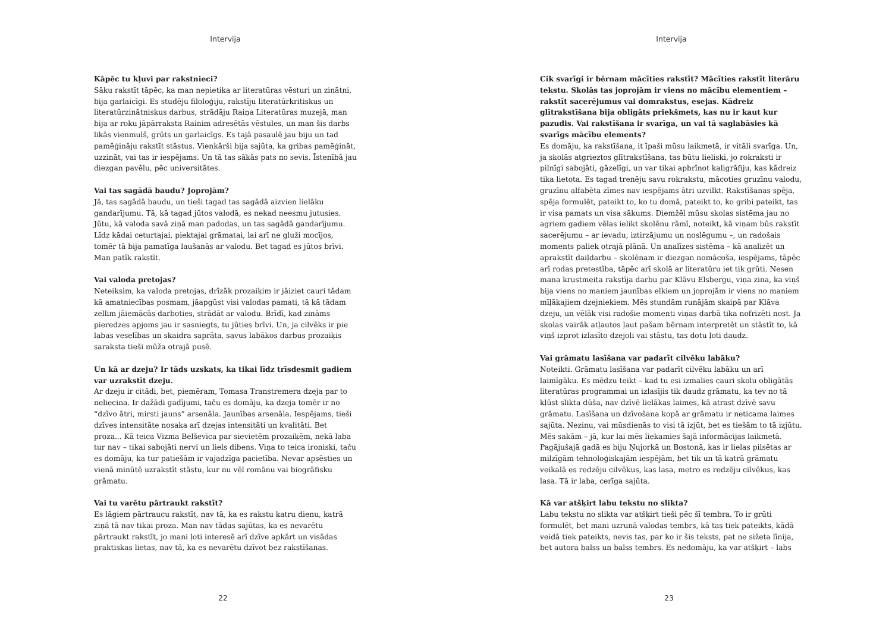Intervija
Kāpēc tu kļuvi par rakstnieci?
Sāku rakstīt tāpēc, ka man nepietika ar literatūras vēsturi un zinātni, bija garlaicīgi. Es studēju filoloģiju, rakstīju literatūrkritiskus un literatūrzinātniskus darbus, strādāju Raiņa Literatūras muzejā, man bija ar roku jāpārraksta Rainim adresētās vēstules, un man šis darbs likās vienmuļš, grūts un garlaicīgs. Es tajā pasaulē jau biju un tad pamēģināju rakstīt stāstus. Vienkārši bija sajūta, ka gribas pamēģināt, uzzināt, vai tas ir iespējams. Un tā tas sākās pats no sevis. Īstenībā jau diezgan pavēlu, pēc universitātes.
Vai tas sagādā baudu? Joprojām?
Jā, tas sagādā baudu, un tieši tagad tas sagādā aizvien lielāku gandarījumu. Tā, kā tagad jūtos valodā, es nekad neesmu jutusies. Jūtu, kā valoda savā ziņā man padodas, un tas sagādā gandarījumu. Līdz kādai ceturtajai, piektajai grāmatai, lai arī ne gluži mocījos, tomēr tā bija pamatīga laušanās ar valodu. Bet tagad es jūtos brīvi. Man patīk rakstīt.
Vai valoda pretojas?
Neteiksim, ka valoda pretojas, drīzāk prozaiķim ir jāiziet cauri tādam kā amatniecības posmam, jāapgūst visi valodas pamati, tā kā tādam zellim jāiemācās darboties, strādāt ar valodu. Brīdī, kad zināms pieredzes apjoms jau ir sasniegts, tu jūties brīvi. Un, ja cilvēks ir pie labas veselības un skaidra saprāta, savus labākos darbus prozaiķis saraksta tieši mūža otrajā pusē.
Un kā ar dzeju? Ir tāds uzskats, ka tikai līdz trīsdesmit gadiem var uzrakstīt dzeju.
Ar dzeju ir citādi, bet, piemēram, Tomasa Transtremera dzeja par to neliecina. Ir dažādi gadījumi, taču es domāju, ka dzeja tomēr ir no “dzīvo ātri, mirsti jauns” arsenāla. Jaunības arsenāla. Iespējams, tieši dzīves intensitāte nosaka arī dzejas intensitāti un kvalitāti. Bet proza... Kā teica Vizma Belševica par sievietēm prozaiķēm, nekā laba tur nav – tikai sabojāti nervi un liels dibens. Viņa to teica ironiski, taču es domāju, ka tur patiešām ir vajadzīga pacietība. Nevar apsēsties un vienā minūtē uzrakstīt stāstu, kur nu vēl romānu vai biogrāfisku grāmatu.
Vai tu varētu pārtraukt rakstīt?
Es lāgiem pārtraucu rakstīt, nav tā, ka es rakstu katru dienu, katrā ziņā tā nav tikai proza. Man nav tādas sajūtas, ka es nevarētu pārtraukt rakstīt, jo mani ļoti interesē arī dzīve apkārt un visādas praktiskas lietas, nav tā, ka es nevarētu dzīvot bez rakstīšanas.
22
Intervija
Cik svarīgi ir bērnam mācīties rakstīt? Mācīties rakstīt literāru tekstu. Skolās tas joprojām ir viens no mācību elementiem – rakstīt sacerējumus vai domrakstus, esejas. Kādreiz glītrakstīšana bija obligāts priekšmets, kas nu ir kaut kur pazudis. Vai rakstīšana ir svarīga, un vai tā saglabāsies kā svarīgs mācību elements?
Es domāju, ka rakstīšana, it īpaši mūsu laikmetā, ir vitāli svarīga. Un, ja skolās atgrieztos glītrakstīšana, tas būtu lieliski, jo rokraksti ir pilnīgi sabojāti, gāzelīgi, un var tikai apbrīnot kaligrāfiju, kas kādreiz tika lietota. Es tagad trenēju savu rokrakstu, mācoties gruzīnu valodu, gruzīnu alfabēta zīmes nav iespējams ātri uzvilkt. Rakstīšanas spēja, spēja formulēt, pateikt to, ko tu domā, pateikt to, ko gribi pateikt, tas ir visa pamats un visa sākums. Diemžēl mūsu skolas sistēma jau no agriem gadiem vēlas ielikt skolēnu rāmī, noteikt, kā viņam būs rakstīt sacerējumu – ar ievadu, iztirzājumu un noslēgumu –, un radošais moments paliek otrajā plānā. Un analīzes sistēma – kā analizēt un aprakstīt daiļdarbu – skolēnam ir diezgan nomācoša, iespējams, tāpēc arī rodas pretestība, tāpēc arī skolā ar literatūru iet tik grūti. Nesen mana krustmeita rakstīja darbu par Klāvu Elsbergu, viņa zina, ka viņš bija viens no maniem jaunības elkiem un joprojām ir viens no maniem mīļākajiem dzejniekiem. Mēs stundām runājām skaipā par Klāva dzeju, un vēlāk visi radošie momenti viņas darbā tika nofrizēti nost. Ja skolas vairāk atļautos ļaut pašam bērnam interpretēt un stāstīt to, kā viņš izprot izlasīto dzejoli vai stāstu, tas dotu ļoti daudz.
Vai grāmatu lasīšana var padarīt cilvēku labāku?
Noteikti. Grāmatu lasīšana var padarīt cilvēku labāku un arī laimīgāku. Es mēdzu teikt – kad tu esi izmalies cauri skolu obligātās literatūras programmai un izlasījis tik daudz grāmatu, ka tev no tā kļūst slikta dūša, nav dzīvē lielākas laimes, kā atrast dzīvē savu grāmatu. Lasīšana un dzīvošana kopā ar grāmatu ir neticama laimes sajūta. Nezinu, vai mūsdienās to visi tā izjūt, bet es tiešām to tā izjūtu. Mēs sakām – jā, kur lai mēs liekamies šajā informācijas laikmetā. Pagājušajā gadā es biju Ņujorkā un Bostonā, kas ir lielas pilsētas ar milzīgām tehnoloģiskajām iespējām, bet tik un tā katrā grāmatu veikalā es redzēju cilvēkus, kas lasa, metro es redzēju cilvēkus, kas lasa. Tā ir laba, cerīga sajūta.
Kā var atšķirt labu tekstu no slikta?
Labu tekstu no slikta var atšķirt tieši pēc šī tembra. To ir grūti formulēt, bet mani uzrunā valodas tembrs, kā tas tiek pateikts, kādā veidā tiek pateikts, nevis tas, par ko ir šis teksts, pat ne sižeta līnija, bet autora balss un balss tembrs. Es nedomāju, ka var atšķirt – labs
23